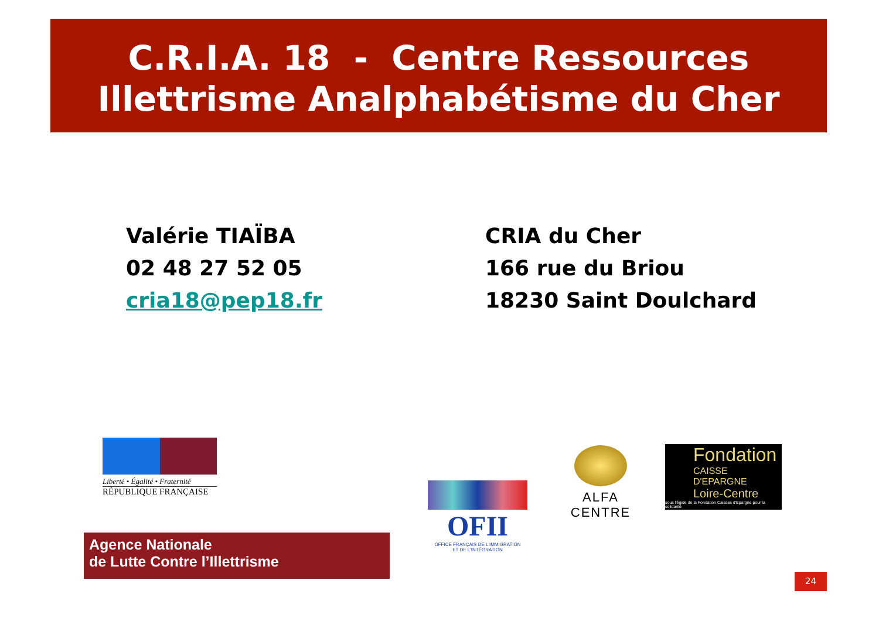C.R.I.A. 18 - Centre Ressources
Illettrisme Analphabétisme du Cher
Valérie TIAÏBA
02 48 27 52 05
cria18@pep18.fr
CRIA du Cher
166 rue du Briou
18230 Saint Doulchard
Liberté • Égalité • Fraternité
RÉPUBLIQUE FRANÇAISE
Agence Nationale
de Lutte Contre l’Illettrisme
OFII
OFFICE FRANÇAIS DE L'IMMIGRATION
ET DE L'INTÉGRATION
ALFA CENTRE
Fondation
CAISSE D'EPARGNE
Loire-Centre
sous l'égide de la Fondation Caisses d'Epargne pour la solidarité
24